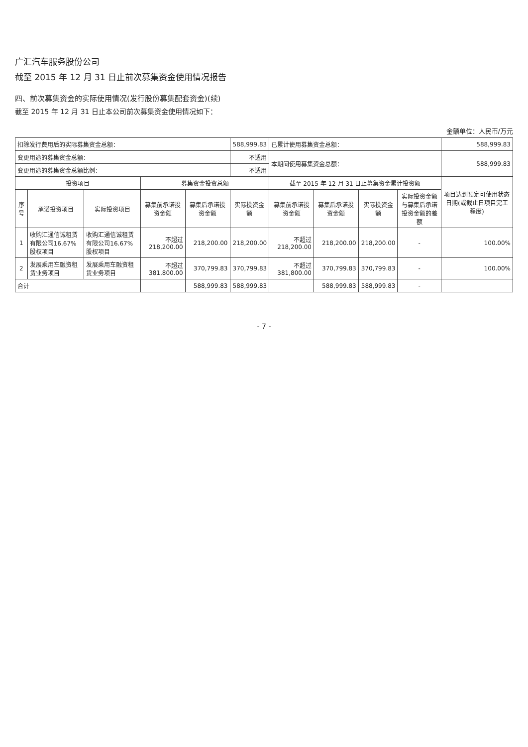广汇汽车服务股份公司
截至 2015 年 12 月 31 日止前次募集资金使用情况报告
四、前次募集资金的实际使用情况(发行股份募集配套资金)(续)
截至 2015 年 12 月 31 日止本公司前次募集资金使用情况如下：
金额单位：人民币/万元
| 扣除发行费用后的实际募集资金总额： | | | | | 588,999.83 | 已累计使用募集资金总额： | | | | 588,999.83 |
| 变更用途的募集资金总额： | | | | | 不适用 | 本期间使用募集资金总额： | | | | 588,999.83 |
| 变更用途的募集资金总额比例： | | | | | 不适用 | | | | | |
| 投资项目 | | | 募集资金投资总额 | | | 截至 2015 年 12 月 31 日止募集资金累计投资额 | | | | 项目达到预定可使用状态日期(或截止日项目完工程度) |
| 序号 | 承诺投资项目 | 实际投资项目 | 募集前承诺投资金额 | 募集后承诺投资金额 | 实际投资金额 | 募集前承诺投资金额 | 募集后承诺投资金额 | 实际投资金额 | 实际投资金额与募集后承诺投资金额的差额 | |
| 1 | 收购汇通信诚租赁有限公司16.67%股权项目 | 收购汇通信诚租赁有限公司16.67%股权项目 | 不超过 218,200.00 | 218,200.00 | 218,200.00 | 不超过 218,200.00 | 218,200.00 | 218,200.00 | - | 100.00% |
| 2 | 发展乘用车融资租赁业务项目 | 发展乘用车融资租赁业务项目 | 不超过 381,800.00 | 370,799.83 | 370,799.83 | 不超过 381,800.00 | 370,799.83 | 370,799.83 | - | 100.00% |
| 合计 | | | | 588,999.83 | 588,999.83 | | 588,999.83 | 588,999.83 | - | |
- 7 -